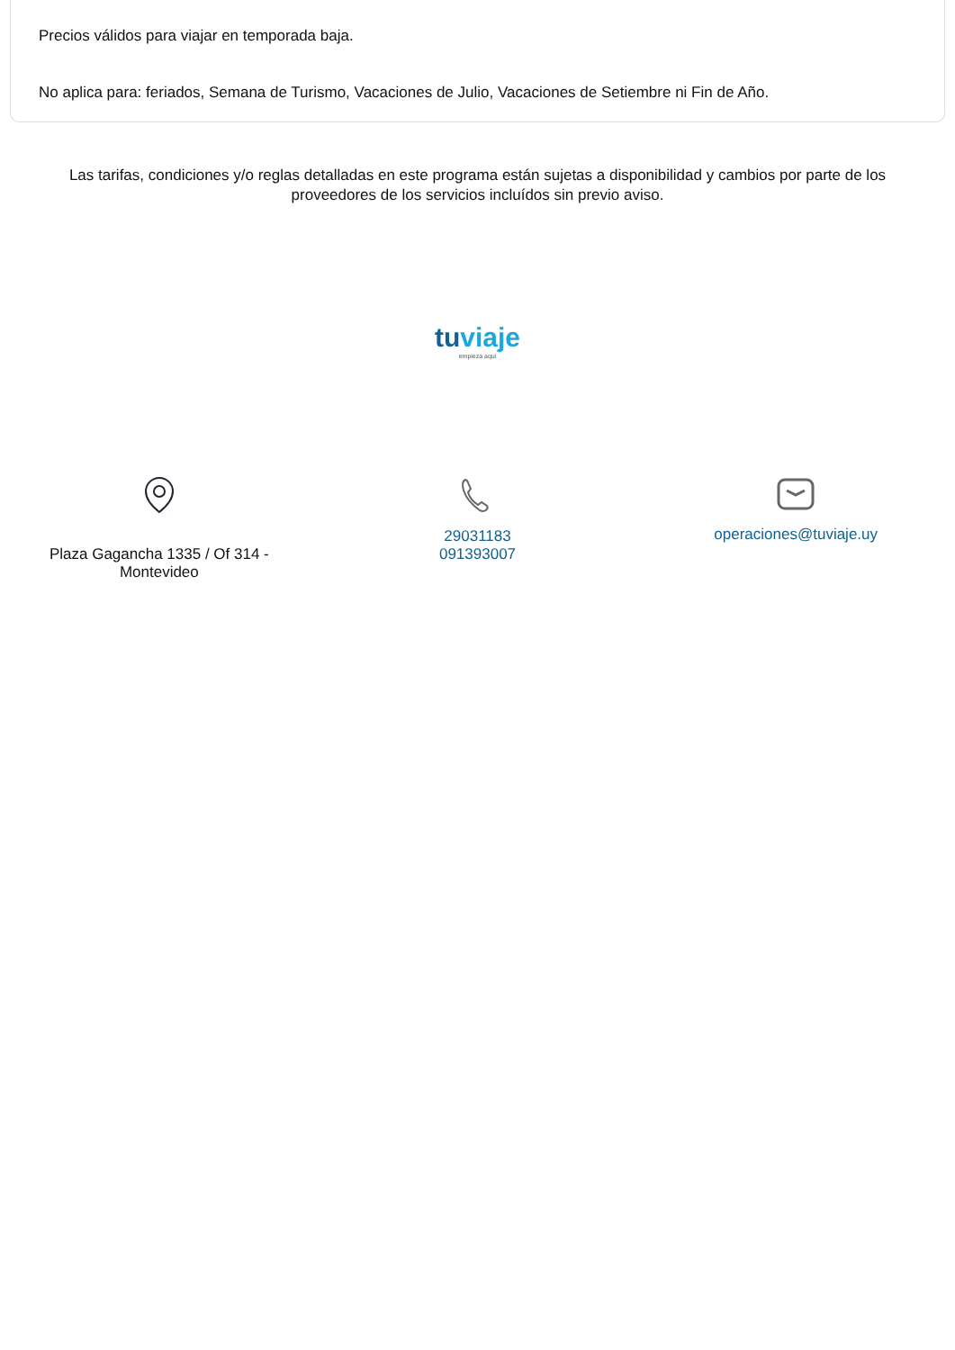Precios válidos para viajar en temporada baja.
No aplica para: feriados, Semana de Turismo, Vacaciones de Julio, Vacaciones de Setiembre ni Fin de Año.
Las tarifas, condiciones y/o reglas detalladas en este programa están sujetas a disponibilidad y cambios por parte de los proveedores de los servicios incluídos sin previo aviso.
tu viaje
empieza aqui
Plaza Gagancha 1335 / Of 314 -
Montevideo
29031183
091393007
operaciones@tuviaje.uy